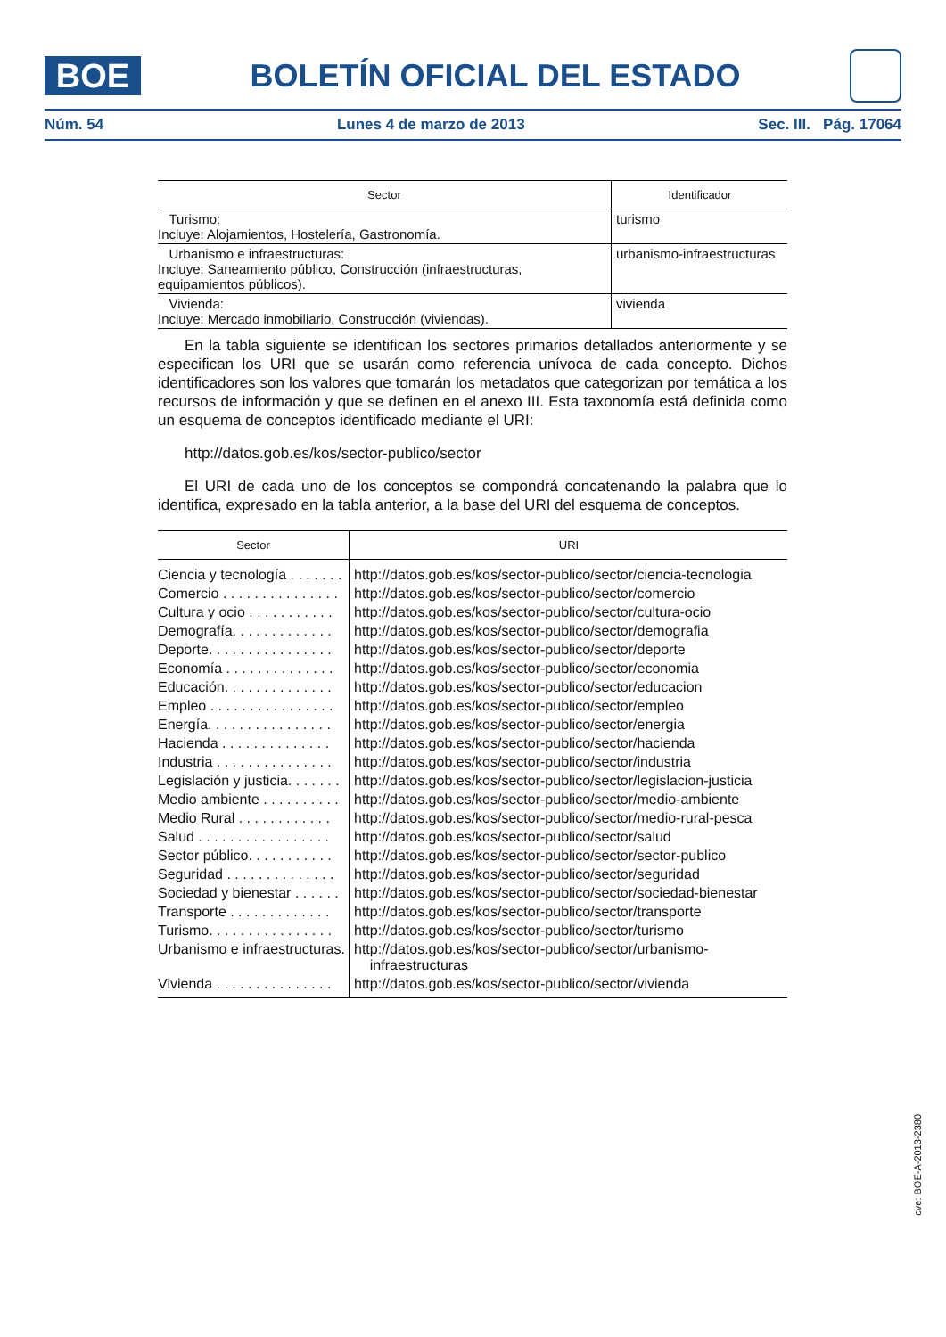BOE
BOLETÍN OFICIAL DEL ESTADO
Núm. 54 Lunes 4 de marzo de 2013 Sec. III. Pág. 17064
| Sector | Identificador |
| --- | --- |
| Turismo: Incluye: Alojamientos, Hostelería, Gastronomía. | turismo |
| Urbanismo e infraestructuras: Incluye: Saneamiento público, Construcción (infraestructuras, equipamientos públicos). | urbanismo-infraestructuras |
| Vivienda: Incluye: Mercado inmobiliario, Construcción (viviendas). | vivienda |
En la tabla siguiente se identifican los sectores primarios detallados anteriormente y se especifican los URI que se usarán como referencia unívoca de cada concepto. Dichos identificadores son los valores que tomarán los metadatos que categorizan por temática a los recursos de información y que se definen en el anexo III. Esta taxonomía está definida como un esquema de conceptos identificado mediante el URI:
http://datos.gob.es/kos/sector-publico/sector
El URI de cada uno de los conceptos se compondrá concatenando la palabra que lo identifica, expresado en la tabla anterior, a la base del URI del esquema de conceptos.
| Sector | URI |
| --- | --- |
| Ciencia y tecnología . . . . . . . | http://datos.gob.es/kos/sector-publico/sector/ciencia-tecnologia |
| Comercio . . . . . . . . . . . . . . . | http://datos.gob.es/kos/sector-publico/sector/comercio |
| Cultura y ocio . . . . . . . . . . . | http://datos.gob.es/kos/sector-publico/sector/cultura-ocio |
| Demografía. . . . . . . . . . . . . | http://datos.gob.es/kos/sector-publico/sector/demografia |
| Deporte. . . . . . . . . . . . . . . . | http://datos.gob.es/kos/sector-publico/sector/deporte |
| Economía . . . . . . . . . . . . . . | http://datos.gob.es/kos/sector-publico/sector/economia |
| Educación. . . . . . . . . . . . . . | http://datos.gob.es/kos/sector-publico/sector/educacion |
| Empleo . . . . . . . . . . . . . . . . | http://datos.gob.es/kos/sector-publico/sector/empleo |
| Energía. . . . . . . . . . . . . . . . | http://datos.gob.es/kos/sector-publico/sector/energia |
| Hacienda . . . . . . . . . . . . . . | http://datos.gob.es/kos/sector-publico/sector/hacienda |
| Industria . . . . . . . . . . . . . . . | http://datos.gob.es/kos/sector-publico/sector/industria |
| Legislación y justicia. . . . . . . | http://datos.gob.es/kos/sector-publico/sector/legislacion-justicia |
| Medio ambiente . . . . . . . . . . | http://datos.gob.es/kos/sector-publico/sector/medio-ambiente |
| Medio Rural . . . . . . . . . . . . | http://datos.gob.es/kos/sector-publico/sector/medio-rural-pesca |
| Salud . . . . . . . . . . . . . . . . . | http://datos.gob.es/kos/sector-publico/sector/salud |
| Sector público. . . . . . . . . . . | http://datos.gob.es/kos/sector-publico/sector/sector-publico |
| Seguridad . . . . . . . . . . . . . . | http://datos.gob.es/kos/sector-publico/sector/seguridad |
| Sociedad y bienestar . . . . . . | http://datos.gob.es/kos/sector-publico/sector/sociedad-bienestar |
| Transporte . . . . . . . . . . . . . | http://datos.gob.es/kos/sector-publico/sector/transporte |
| Turismo. . . . . . . . . . . . . . . . | http://datos.gob.es/kos/sector-publico/sector/turismo |
| Urbanismo e infraestructuras. | http://datos.gob.es/kos/sector-publico/sector/urbanismo- infraestructuras |
| Vivienda . . . . . . . . . . . . . . . | http://datos.gob.es/kos/sector-publico/sector/vivienda |
cve: BOE-A-2013-2380